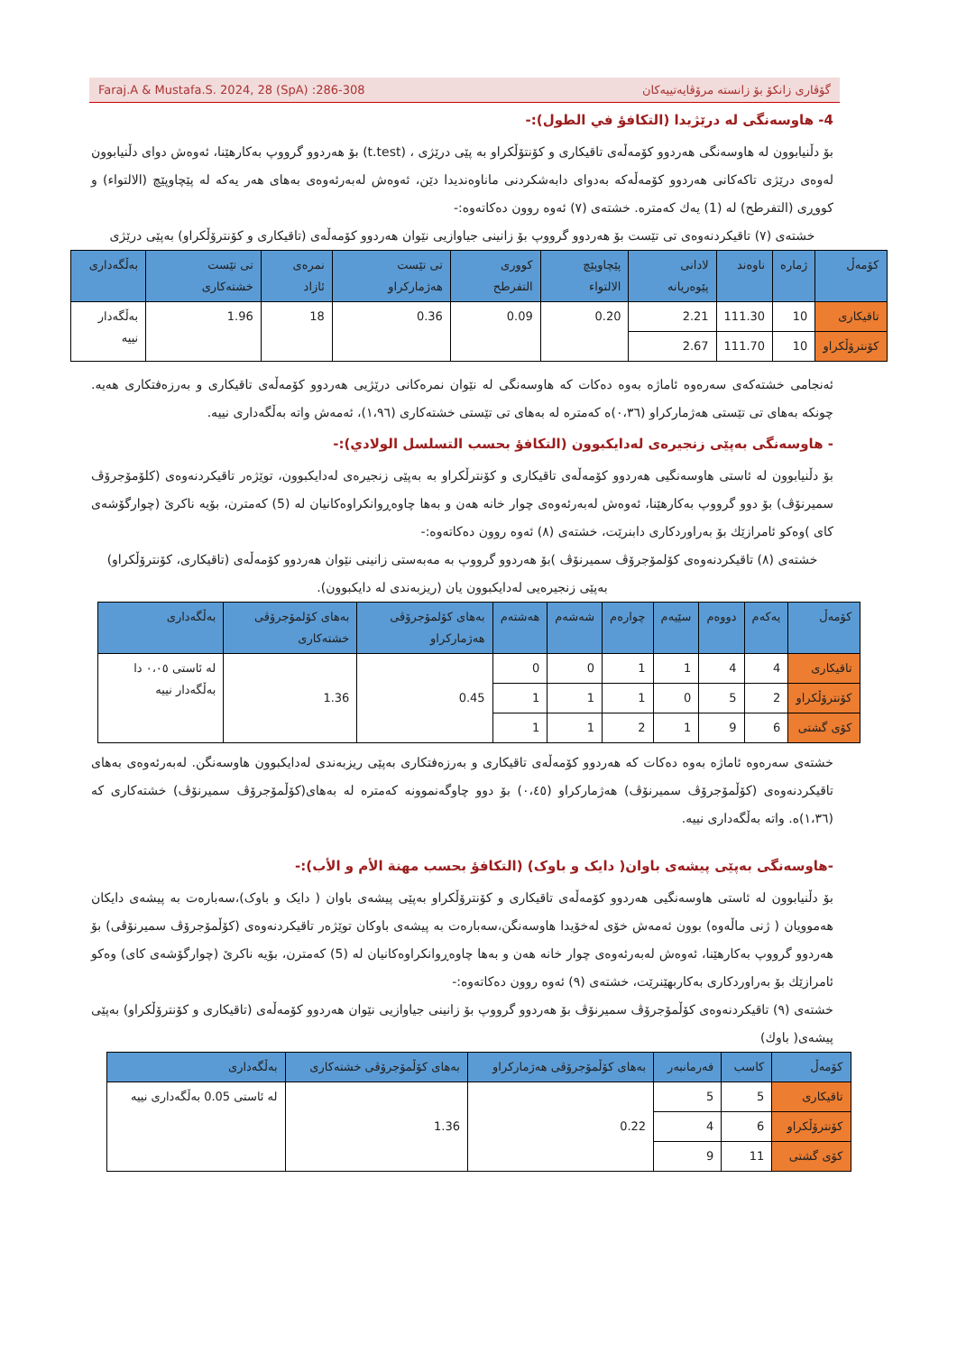Faraj.A & Mustafa.S. 2024, 28 (SpA) :286-308 گۆڤاری زانکۆ بۆ زانستە مرۆڤایەتییەکان
4- هاوسەنگی لە درێژیدا (التكافؤ في الطول):-
بۆ دڵنیابوون لە هاوسەنگی هەردوو کۆمەڵەی تاقیکاری و کۆنتۆڵکراو بە پێی درێژی ، (t.test) بۆ هەردوو گرووپ بەکارهێنا، ئەوەش دوای دڵنیابوون لەوەی درێژی تاکەکانی هەردوو کۆمەڵەکە بەدوای دابەشکردنی ماناوەندیدا دێن، ئەوەش لەبەرئەوەی بەهای هەر یەکە لە پێچاوپێچ (الالتواء) و کووڕی (التفرطح) لە (1) یەك کەمترە. خشتەی (٧) ئەوە روون دەکاتەوە:-
خشتەی (٧) تاقیکردنەوەی تی تێست بۆ هەردوو گرووپ بۆ زانینی جیاوازیی نێوان هەردوو کۆمەڵەی (تاقیکاری و کۆنترۆڵکراو) بەپێی درێژی
| کۆمەڵ | ژمارە | ناوەند | لادانی پێوەریانە | پێچاوپێچ الالتواء | کووری التفرطح | تی تێست هەژمارکراو | نمرەی ئازاد | تی تێست خشتەکاری | بەڵگەداری |
| --- | --- | --- | --- | --- | --- | --- | --- | --- | --- |
| تاقیکاری | 10 | 111.30 | 2.21 | 0.20 | 0.09 | 0.36 | 18 | 1.96 | بەڵگەدار نییە |
| کۆنترۆڵکراو | 10 | 111.70 | 2.67 | | | | | | |
ئەنجامی خشتەکەی سەرەوە ئاماژە بەوە دەکات کە هاوسەنگی لە نێوان نمرەکانی درێژیی هەردوو کۆمەڵەی تاقیکاری و بەرزەفتکاری هەیە. چونکە بەهای تی تێستی هەژمارکراو (٠،٣٦)ە کەمترە لە بەهای تی تێستی خشتەکاری (١،٩٦)، ئەمەش واتە بەڵگەداری نییە.
- هاوسەنگی بەپێی زنجیرەی لەدایکبوون (التكافؤ بحسب التسلسل الولادي):-
بۆ دڵنیابوون لە ئاستی هاوسەنگیی هەردوو کۆمەڵەی تاقیکاری و کۆنترڵکراو بە بەپێی زنجیرەی لەدایکبوون، توێژەر تاقیکردنەوەی (کلۆمۆجرۆڤ سمیرنۆڤ) بۆ دوو گرووپ بەکارهێنا، ئەوەش لەبەرئەوەی چوار خانە هەن و بەها چاوەڕوانکراوەکانیان لە (5) کەمترن، بۆیە ناکرێ (چوارگۆشەی کای )وەکو ئامرازێك بۆ بەراوردکاری دابنرێت، خشتەی (٨) ئەوە روون دەکاتەوە:-
خشتەی (٨) تاقیکردنەوەی کۆلمۆجرۆڤ سمیرنۆڤ )بۆ هەردوو گرووپ بە مەبەستی زانینی نێوان هەردوو کۆمەڵەی (تاقیکاری، کۆنترۆڵکراو) بەپێی زنجیرەیی لەدایکبوون یان (ریزبەندی لە دایکبوون).
| کۆمەڵ | یەکەم | دووەم | سێیەم | چوارەم | شەشەم | هەشتەم | بەهای کۆلمۆجرۆڤی هەژمارکراو | بەهای کۆلمۆجرۆڤی خشتەکاری | بەڵگەداری |
| --- | --- | --- | --- | --- | --- | --- | --- | --- | --- |
| تاقیکاری | 4 | 4 | 1 | 1 | 0 | 0 | 0.45 | 1.36 | لە ئاستی ٠،٠٥ دا بەڵگەدار نییە |
| کۆنترۆڵکراو | 2 | 5 | 0 | 1 | 1 | 1 | | | |
| کۆی گشتی | 6 | 9 | 1 | 2 | 1 | 1 | | | |
خشتەی سەرەوە ئاماژە بەوە دەکات کە هەردوو کۆمەڵەی تاقیکاری و بەرزەفتکاری بەپێی ریزبەندی لەدایکبوون هاوسەنگن. لەبەرئەوەی بەهای تاقیکردنەوەی (کۆڵمۆجرۆڤ سمیرنۆڤ) هەژمارکراو (٠،٤٥) بۆ دوو چاوگەنموونە کەمترە لە بەهای(کۆڵمۆجرۆڤ سمیرنۆڤ) خشتەکاری کە (١،٣٦)ە. واتە بەڵگەداری نییە.
-هاوسەنگی بەپێی پیشەی باوان( دایک و باوک) (التكافؤ بحسب مهنة الأم و الأب):-
بۆ دڵنیابوون لە ئاستی هاوسەنگیی هەردوو کۆمەڵەی تاقیکاری و کۆنترۆڵکراو بەپێی پیشەی باوان ( دایک و باوک)،سەبارەت بە پیشەی دایکان هەموویان ( ژنی ماڵەوە) بوون ئەمەش خۆی لەخۆیدا هاوسەنگن،سەبارەت بە پیشەی باوکان توێژەر تاقیکردنەوەی (کۆڵمۆجرۆڤ سمیرنۆڤی) بۆ هەردوو گرووپ بەکارهێنا، ئەوەش لەبەرئەوەی چوار خانە هەن و بەها چاوەڕوانکراوەکانیان لە (5) کەمترن، بۆیە ناکرێ (چوارگۆشەی کای) وەکو ئامرازێك بۆ بەراوردکاری بەکاربهێنرێت، خشتەی (٩) ئەوە روون دەکاتەوە:-
خشتەی (٩) تاقیکردنەوەی کۆڵمۆجرۆڤ سمیرنۆڤ بۆ هەردوو گرووپ بۆ زانینی جیاوازیی نێوان هەردوو کۆمەڵەی (تاقیکاری و کۆنترۆڵکراو) بەپێی پیشەی( باوك)
| کۆمەڵ | کاسب | فەرمانبەر | بەهای کۆڵمۆجرۆڤی هەژمارکراو | بەهای کۆڵمۆجرۆڤی خشتەکاری | بەڵگەداری |
| --- | --- | --- | --- | --- | --- |
| تاقیکاری | 5 | 5 | 0.22 | 1.36 | لە ئاستی 0.05 بەڵگەداری نییە |
| کۆنترۆڵکراو | 6 | 4 | | | |
| کۆی گشتی | 11 | 9 | | | |